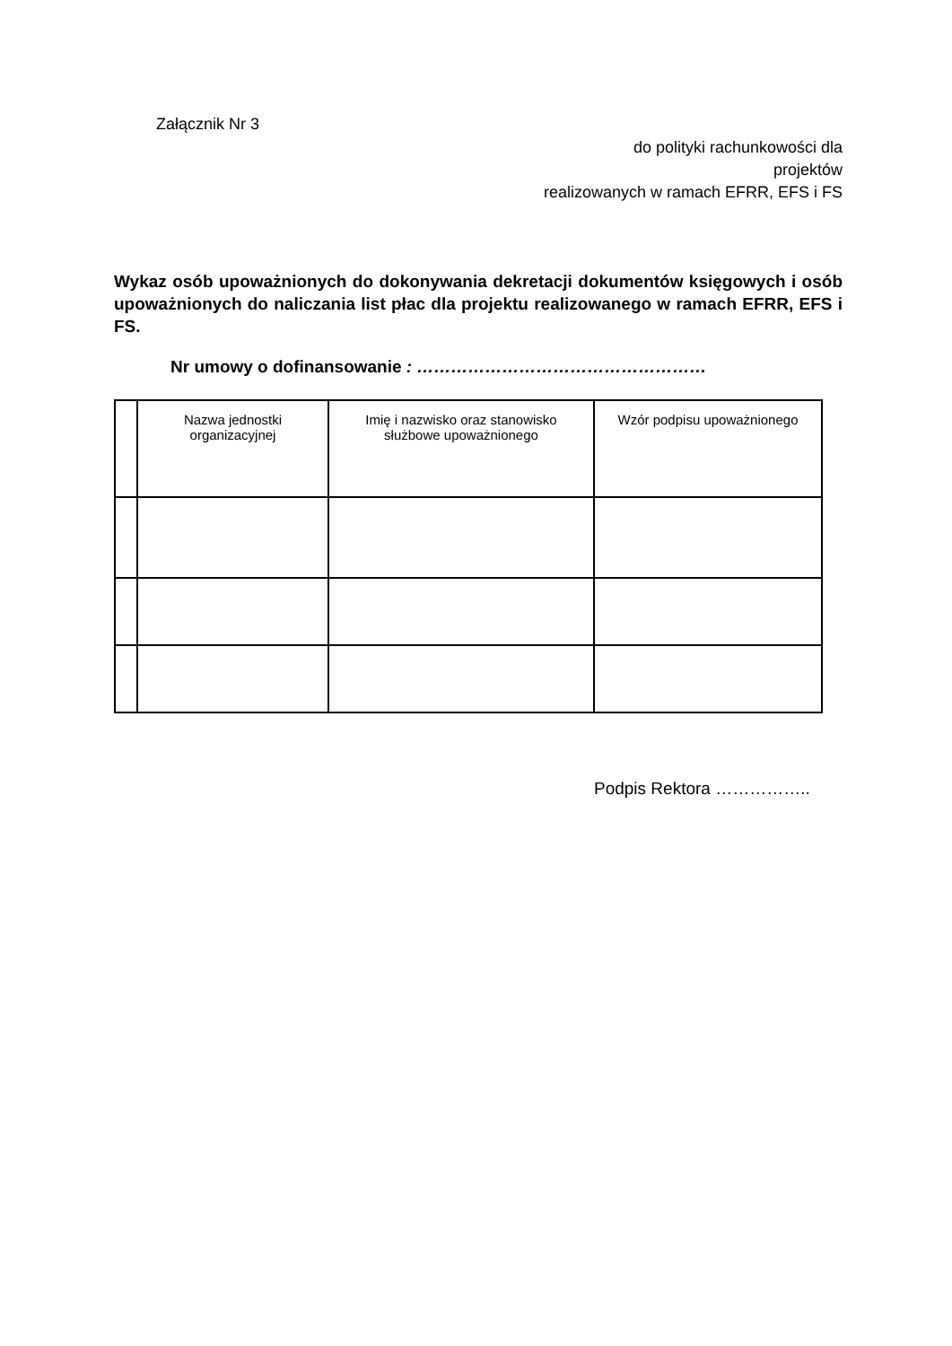Załącznik Nr 3
do polityki rachunkowości dla
projektów
realizowanych w ramach EFRR, EFS i FS
Wykaz osób upoważnionych do dokonywania dekretacji dokumentów księgowych i osób upoważnionych do naliczania list płac dla projektu realizowanego w ramach EFRR, EFS i FS.
Nr umowy o dofinansowanie : ……………………………………………
| | Nazwa jednostki organizacyjnej | Imię i nazwisko oraz stanowisko służbowe upoważnionego | Wzór podpisu upoważnionego |
Podpis Rektora ……………..